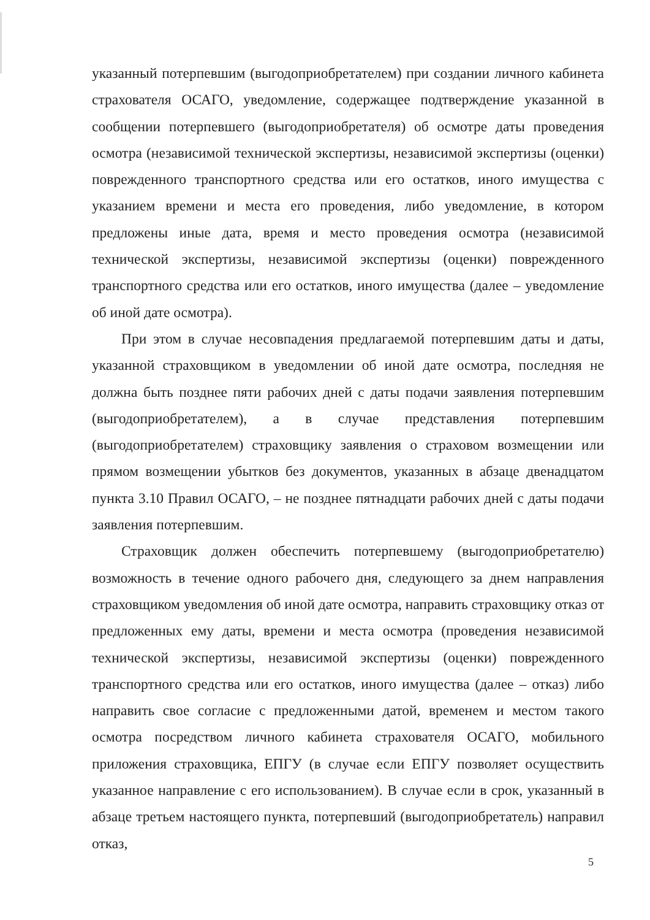указанный потерпевшим (выгодоприобретателем) при создании личного кабинета страхователя ОСАГО, уведомление, содержащее подтверждение указанной в сообщении потерпевшего (выгодоприобретателя) об осмотре даты проведения осмотра (независимой технической экспертизы, независимой экспертизы (оценки) поврежденного транспортного средства или его остатков, иного имущества с указанием времени и места его проведения, либо уведомление, в котором предложены иные дата, время и место проведения осмотра (независимой технической экспертизы, независимой экспертизы (оценки) поврежденного транспортного средства или его остатков, иного имущества (далее – уведомление об иной дате осмотра).
При этом в случае несовпадения предлагаемой потерпевшим даты и даты, указанной страховщиком в уведомлении об иной дате осмотра, последняя не должна быть позднее пяти рабочих дней с даты подачи заявления потерпевшим (выгодоприобретателем), а в случае представления потерпевшим (выгодоприобретателем) страховщику заявления о страховом возмещении или прямом возмещении убытков без документов, указанных в абзаце двенадцатом пункта 3.10 Правил ОСАГО, – не позднее пятнадцати рабочих дней с даты подачи заявления потерпевшим.
Страховщик должен обеспечить потерпевшему (выгодоприобретателю) возможность в течение одного рабочего дня, следующего за днем направления страховщиком уведомления об иной дате осмотра, направить страховщику отказ от предложенных ему даты, времени и места осмотра (проведения независимой технической экспертизы, независимой экспертизы (оценки) поврежденного транспортного средства или его остатков, иного имущества (далее – отказ) либо направить свое согласие с предложенными датой, временем и местом такого осмотра посредством личного кабинета страхователя ОСАГО, мобильного приложения страховщика, ЕПГУ (в случае если ЕПГУ позволяет осуществить указанное направление с его использованием). В случае если в срок, указанный в абзаце третьем настоящего пункта, потерпевший (выгодоприобретатель) направил отказ,
5